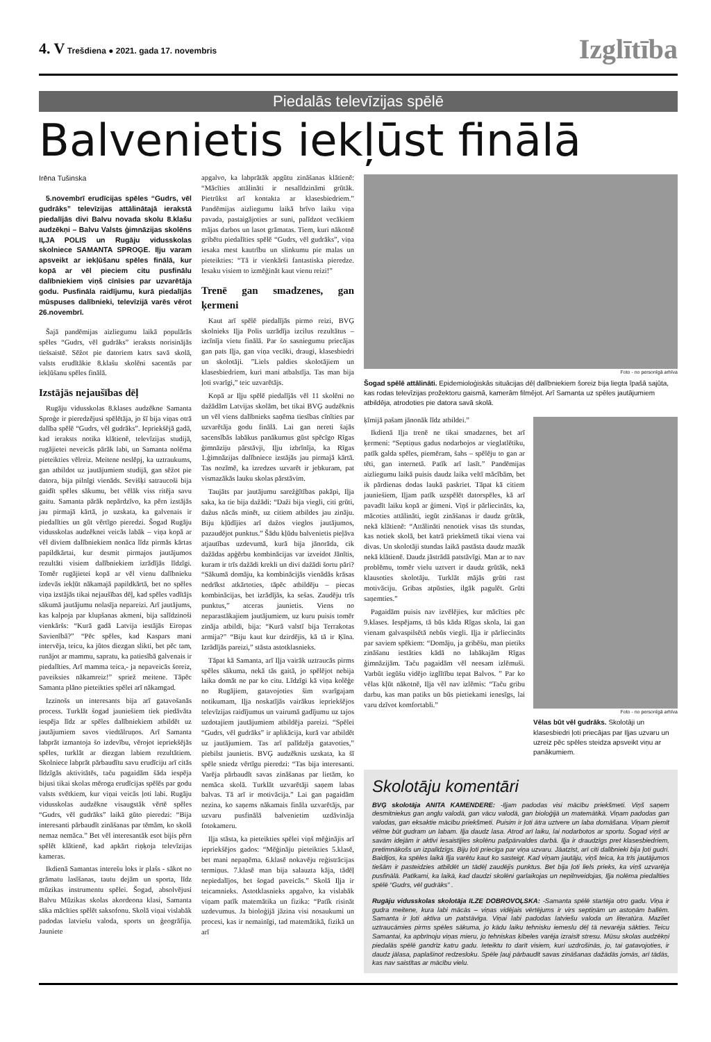4. V Trešdiena ● 2021. gada 17. novembris
Izglītība
Piedalās televīzijas spēlē
Balvenietis iekļūst finālā
Irēna Tušinska
5.novembrī erudīcijas spēles “Gudrs, vēl gudrāks” televīzijas attālinātajā ierakstā piedalījās divi Balvu novada skolu 8.klašu audzēkņi – Balvu Valsts ģimnāzijas skolēns IĻJA POLIS un Rugāju vidusskolas skolniece SAMANTA SPROĢE. Iļju varam apsveikt ar iekļūšanu spēles finālā, kur kopā ar vēl pieciem citu pusfinālu dalībniekiem viņš cīnīsies par uzvarētāja godu. Pusfināla raidījumu, kurā piedalījās mūspuses dalībnieki, televīzijā varēs vērot 26.novembrī.
Šajā pandēmijas aizliegumu laikā populārās spēles “Gudrs, vēl gudrāks” ieraksts norisinājās tiešsaistē. Sēžot pie datoriem katrs savā skolā, valsts erudītākie 8.klašu skolēni sacentās par iekļūšanu spēles finālā.
Izstājās nejaušības dēļ
Rugāju vidusskolas 8.klases audzēkne Samanta Sproģe ir pieredzējusi spēlētāja, jo šī bija viņas otrā dalība spēlē “Gudrs, vēl gudrāks”. Iepriekšējā gadā, kad ieraksts notika klātienē, televīzijas studijā, rugājietei neveicās pārāk labi, un Samanta nolēma pieteikties vēlreiz. Meitene neslēpj, ka uztraukums, gan atbildot uz jautājumiem studijā, gan sēžot pie datora, bija pilnīgi vienāds. Sevišķi satraucoši bija gaidīt spēles sākumu, bet vēlāk viss ritēja savu gaitu. Samanta pārāk nepārdzīvo, ka pērn izstājās jau pirmajā kārtā, jo uzskata, ka galvenais ir piedalīties un gūt vērtīgo pieredzi. Šogad Rugāju vidusskolas audzēknei veicās labāk – viņa kopā ar vēl diviem dalībniekiem nonāca līdz pirmās kārtas papildkārtai, kur desmit pirmajos jautājumos rezultāti visiem dalībniekiem izrādījās līdzīgi. Tomēr rugājietei kopā ar vēl vienu dalībnieku izdevās iekļūt nākamajā papildkārtā, bet no spēles viņa izstājās tikai nejaušības dēļ, kad spēles vadītājs sākumā jautājumu nolasīja nepareizi. Arī jautājums, kas kalpoja par klupšanas akmeni, bija salīdzinoši vienkāršs: “Kurā gadā Latvija iestājās Eiropas Savienībā?” “Pēc spēles, kad Kaspars mani intervēja, teicu, ka jūtos diezgan slikti, bet pēc tam, runājot ar mammu, sapratu, ka patiesībā galvenais ir piedalīties. Arī mamma teica,- ja nepaveicās šoreiz, paveiksies nākamreiz!” spriež meitene. Tāpēc Samanta plāno pieteikties spēlei arī nākamgad.
Izzinošs un interesants bija arī gatavošanās process. Turklāt šogad jauniešiem tiek piedāvāta iespēja līdz ar spēles dalībniekiem atbildēt uz jautājumiem savos viedtālruņos. Arī Samanta labprāt izmantoja šo izdevību, vērojot iepriekšējās spēles, turklāt ar diezgan labiem rezultātiem. Skolniece labprāt pārbaudītu savu erudīciju arī citās līdzīgās aktivitātēs, taču pagaidām šāda iespēja bijusi tikai skolas mēroga erudīcijas spēlēs par godu valsts svētkiem, kur viņai veicās ļoti labi. Rugāju vidusskolas audzēkne visaugstāk vērtē spēles “Gudrs, vēl gudrāks” laikā gūto pieredzi: “Bija interesanti pārbaudīt zināšanas par tēmām, ko skolā nemaz nemāca.” Bet vēl interesantāk esot bijis pērn spēlēt klātienē, kad apkārt riņķoja televīzijas kameras.
Ikdienā Samantas interešu loks ir plašs - sākot no grāmatu lasīšanas, tautu dejām un sporta, līdz mūzikas instrumentu spēlei. Šogad, absolvējusi Balvu Mūzikas skolas akordeona klasi, Samanta sāka mācīties spēlēt saksofonu. Skolā viņai vislabāk padodas latviešu valoda, sports un ģeogrāfija. Jauniete
apgalvo, ka labprātāk apgūtu zināšanas klātienē: “Mācīties attālināti ir nesalīdzināmi grūtāk. Pietrūkst arī kontakta ar klasesbiedriem.” Pandēmijas aizliegumu laikā brīvo laiku viņa pavada, pastaigājoties ar suni, palīdzot vecākiem mājas darbos un lasot grāmatas. Tiem, kuri nākotnē gribētu piedalīties spēlē “Gudrs, vēl gudrāks”, viņa iesaka mest kautrību un slinkumu pie malas un pieteikties: “Tā ir vienkārši fantastiska pieredze. Iesaku visiem to izmēģināt kaut vienu reizi!”
Trenē gan smadzenes, gan ķermeni
Kaut arī spēlē piedalījās pirmo reizi, BVĢ skolnieks Iļja Polis uzrādīja izcilus rezultātus – izcīnīja vietu finālā. Par šo sasniegumu priecājas gan pats Iļja, gan viņa vecāki, draugi, klasesbiedri un skolotāji. ”Liels paldies skolotājiem un klasesbiedriem, kuri mani atbalstīja. Tas man bija ļoti svarīgi,” teic uzvarētājs.
Kopā ar Iļju spēlē piedalījās vēl 11 skolēni no dažādām Latvijas skolām, bet tikai BVĢ audzēknis un vēl viens dalībnieks saņēma tiesības cīnīties par uzvarētāja godu finālā. Lai gan nereti šajās sacensībās labākus panākumus gūst spēcīgo Rīgas ģimnāziju pārstāvji, Iļju izbrīnīja, ka Rīgas 1.ģimnāzijas dalībniece izstājās jau pirmajā kārtā. Tas nozīmē, ka izredzes uzvarēt ir jebkuram, pat vismazākās lauku skolas pārstāvim.
Taujāts par jautājumu sarežģītības pakāpi, Iļja saka, ka tie bija dažādi: “Daži bija viegli, citi grūti, dažus nācās minēt, uz citiem atbildes jau zināju. Biju kļūdījies arī dažos vieglos jautājumos, pazaudējot punktus.” Šādu kļūdu balvenietis pieļāva atjautības uzdevumā, kurā bija jānorāda, cik dažādas apģērbu kombinācijas var izveidot Jānītis, kuram ir trīs dažādi krekli un divi dažādi šortu pāri? “Sākumā domāju, ka kombinācijās vienādās krāsas nedrīkst atkārtoties, tāpēc atbildēju – piecas kombinācijas, bet izrādījās, ka sešas. Zaudēju trīs punktus,” atceras jaunietis. Viens no neparastākajiem jautājumiem, uz kuru puisis tomēr zināja atbildi, bija: “Kurā valstī bija Terrakotas armija?” “Biju kaut kur dzirdējis, kā tā ir Ķīna. Izrādījās pareizi,” stāsta astotklasnieks.
Tāpat kā Samanta, arī Iļja vairāk uztraucās pirms spēles sākuma, nekā tās gaitā, jo spēlējot nebija laika domāt ne par ko citu. Līdzīgi kā viņa kolēģe no Rugājiem, gatavojoties šim svarīgajam notikumam, Iļja noskatījās vairākus iepriekšējos televīzijas raidījumus un vairumā gadījumu uz tajos uzdotajiem jautājumiem atbildēja pareizi. “Spēlei “Gudrs, vēl gudrāks” ir aplikācija, kurā var atbildēt uz jautājumiem. Tas arī palīdzēja gatavoties,” piebilst jaunietis. BVĢ audzēknis uzskata, ka šī spēle sniedz vērtīgu pieredzi: “Tas bija interesanti. Varēja pārbaudīt savas zināšanas par lietām, ko nemāca skolā. Turklāt uzvarētāji saņem labas balvas. Tā arī ir motivācija.” Lai gan pagaidām nezina, ko saņems nākamais fināla uzvarētājs, par uzvaru pusfinālā balvenietim uzdāvināja fotokameru.
Iļja stāsta, ka pieteikties spēlei viņš mēģinājis arī iepriekšējos gados: “Mēģināju pieteikties 5.klasē, bet mani nepaņēma. 6.klasē nokavēju reģistrācijas termiņus. 7.klasē man bija salauzta kāja, tādēļ nepiedalījos, bet šogad paveicās.” Skolā Iļja ir teicamnieks. Astotklasnieks apgalvo, ka vislabāk viņam patīk matemātika un fizika: “Patīk risināt uzdevumus. Ja bioloģijā jāzina visi nosaukumi un procesi, kas ir nemainīgi, tad matemātikā, fizikā un arī
Foto - no personīgā arhīva
Šogad spēlē attālināti. Epidemioloģiskās situācijas dēļ dalībniekiem šoreiz bija liegta īpašā sajūta, kas rodas televīzijas prožektoru gaismā, kamerām filmējot. Arī Samanta uz spēles jautājumiem atbildēja, atrodoties pie datora savā skolā.
ķīmijā pašam jānonāk līdz atbildei.”
Ikdienā Iļja trenē ne tikai smadzenes, bet arī ķermeni: “Septiņus gadus nodarbojos ar vieglatlētiku, patīk galda spēles, piemēram, šahs – spēlēju to gan ar tēti, gan internetā. Patīk arī lasīt.” Pandēmijas aizliegumu laikā puisis daudz laika veltī mācībām, bet ik pārdienas dodas laukā paskriet. Tāpat kā citiem jauniešiem, Iļjam patīk uzspēlēt datorspēles, kā arī pavadīt laiku kopā ar ģimeni. Viņš ir pārliecināts, ka, mācoties attālināti, iegūt zināšanas ir daudz grūtāk, nekā klātienē: “Attālināti nenotiek visas tās stundas, kas notiek skolā, bet katrā priekšmetā tikai viena vai divas. Un skolotāji stundas laikā pastāsta daudz mazāk nekā klātienē. Daudz jāstrādā patstāvīgi. Man ar to nav problēmu, tomēr vielu uztvert ir daudz grūtāk, nekā klausoties skolotāju. Turklāt mājās grūti rast motivāciju. Gribas atpūsties, ilgāk pagulēt. Grūti saņemties.”
Pagaidām puisis nav izvēlējies, kur mācīties pēc 9.klases. Iespējams, tā būs kāda Rīgas skola, lai gan vienam galvaspilsētā nebūs viegli. Iļja ir pārliecināts par saviem spēkiem: “Domāju, ja gribēšu, man pietiks zināšanu iestāties kādā no labākajām Rīgas ģimnāzijām. Taču pagaidām vēl neesam izlēmuši. Varbūt iegūšu vidējo izglītību tepat Balvos. ” Par ko vēlas kļūt nākotnē, Iļja vēl nav izlēmis: “Taču gribu darbu, kas man patiks un būs pietiekami ienesīgs, lai varu dzīvot komfortabli.”
Foto - no personīgā arhīva
Vēlas būt vēl gudrāks. Skolotāji un klasesbiedri ļoti priecājas par Iļjas uzvaru un uzreiz pēc spēles steidza apsveikt viņu ar panākumiem.
Skolotāju komentāri
BVĢ skolotāja ANITA KAMENDERE: -Iļjam padodas visi mācību priekšmeti. Viņš saņem desmitniekus gan angļu valodā, gan vācu valodā, gan bioloģijā un matemātikā. Viņam padodas gan valodas, gan eksaktie mācību priekšmeti. Puisim ir ļoti ātra uztvere un laba domāšana. Viņam piemīt vēlme būt gudram un labam. Iļja daudz lasa. Atrod arī laiku, lai nodarbotos ar sportu. Šogad viņš ar savām idejām ir aktīvi iesaistījies skolēnu pašpārvaldes darbā. Iļja ir draudzīgs pret klasesbiedriem, pretimnākošs un izpalīdzīgs. Biju ļoti priecīga par viņa uzvaru. Jāatzīst, arī citi dalībnieki bija ļoti gudri. Baidījos, ka spēles laikā Iļja varētu kaut ko sasteigt. Kad viņam jautāju, viņš teica, ka trīs jautājumos tiešām ir pasteidzies atbildēt un tādēļ zaudējis punktus. Bet bija ļoti liels prieks, ka viņš uzvarēja pusfinālā. Patīkami, ka laikā, kad daudzi skolēni garlaikojas un nepilnveidojas, Iļja nolēma piedalīties spēlē “Gudrs, vēl gudrāks” .
Rugāju vidusskolas skolotāja ILZE DOBROVOĻSKA: -Samanta spēlē startēja otro gadu. Viņa ir gudra meitene, kura labi mācās – viņas vidējais vērtējums ir virs septiņām un astoņām ballēm. Samanta ir ļoti aktīva un patstāvīga. Viņai labi padodas latviešu valoda un literatūra. Mazliet uztraucāmies pirms spēles sākuma, jo kādu laiku tehnisku iemeslu dēļ tā nevarēja sākties. Teicu Samantai, ka apbrīnoju viņas mieru, jo tehniskas ķibeles varēja izraisīt stresu. Mūsu skolas audzēkņi piedalās spēlē gandrīz katru gadu. Ieteiktu to darīt visiem, kuri uzdrošinās, jo, tai gatavojoties, ir daudz jālasa, paplašinot redzesloku. Spēle ļauj pārbaudīt savas zināšanas dažādās jomās, arī tādās, kas nav saistītas ar mācību vielu.